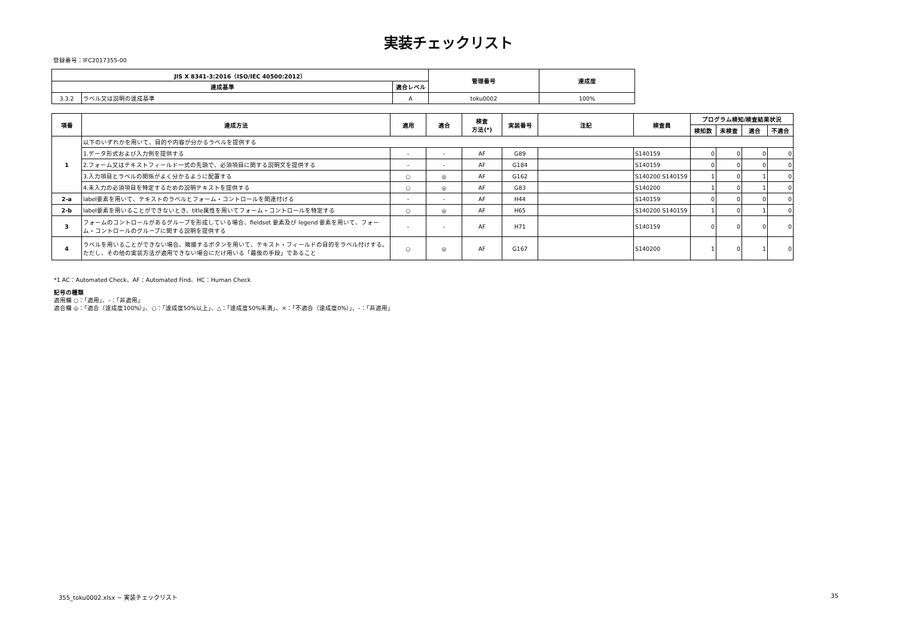実装チェックリスト
登録番号：IFC2017355-00
| JIS X 8341-3:2016（ISO/IEC 40500:2012） | | | 管理番号 | 達成度 |
| --- | --- | --- | --- | --- |
| 達成基準 | | 適合レベル | | |
| 3.3.2 | ラベル又は説明の達成基準 | A | toku0002 | 100% |
| 項番 | 達成方法 | 適用 | 適合 | 検査 方法(*) | 実装番号 | 注記 | 検査員 | プログラム検知/検査結果状況 | | | |
| --- | --- | --- | --- | --- | --- | --- | --- | --- | --- | --- | --- |
| | | | | | | | | 検知数 | 未検査 | 適合 | 不適合 |
| 1 | 以下のいずれかを用いて、目的や内容が分かるラベルを提供する | | | | | | | | | | |
| | 1.データ形式および入力例を提供する | - | - | AF | G89 | | S140159 | 0 | 0 | 0 | 0 |
| | 2.フォーム又はテキストフィールド一式の先頭で、必須項目に関する説明文を提供する | - | - | AF | G184 | | S140159 | 0 | 0 | 0 | 0 |
| | 3.入力項目とラベルの関係がよく分かるように配置する | ○ | ◎ | AF | G162 | | S140200 S140159 | 1 | 0 | 1 | 0 |
| | 4.未入力の必須項目を特定するための説明テキストを提供する | ○ | ◎ | AF | G83 | | S140200 | 1 | 0 | 1 | 0 |
| 2-a | label要素を用いて、テキストのラベルとフォーム・コントロールを関連付ける | - | - | AF | H44 | | S140159 | 0 | 0 | 0 | 0 |
| 2-b | label要素を用いることができないとき、title属性を用いてフォーム・コントロールを特定する | ○ | ◎ | AF | H65 | | S140200 S140159 | 1 | 0 | 1 | 0 |
| 3 | フォームのコントロールがあるグループを形成している場合、fieldset 要素及び legend 要素を用いて、フォーム・コントロールのグループに関する説明を提供する | - | - | AF | H71 | | S140159 | 0 | 0 | 0 | 0 |
| 4 | ラベルを用いることができない場合、隣接するボタンを用いて、テキスト・フィールドの目的をラベル付けする。 ただし、その他の実装方法が適用できない場合にだけ用いる「最後の手段」であること | ○ | ◎ | AF | G167 | | S140200 | 1 | 0 | 1 | 0 |
*1 AC：Automated Check、AF：Automated Find、HC：Human Check
記号の種類
適用欄 ○：「適用」、-：「非適用」
適合欄 ◎：「適合（達成度100%）」、○：「達成度50%以上」、△：「達成度50%未満」、×：「不適合（達成度0%）」、-：「非適用」
355_toku0002.xlsx − 実装チェックリスト 35